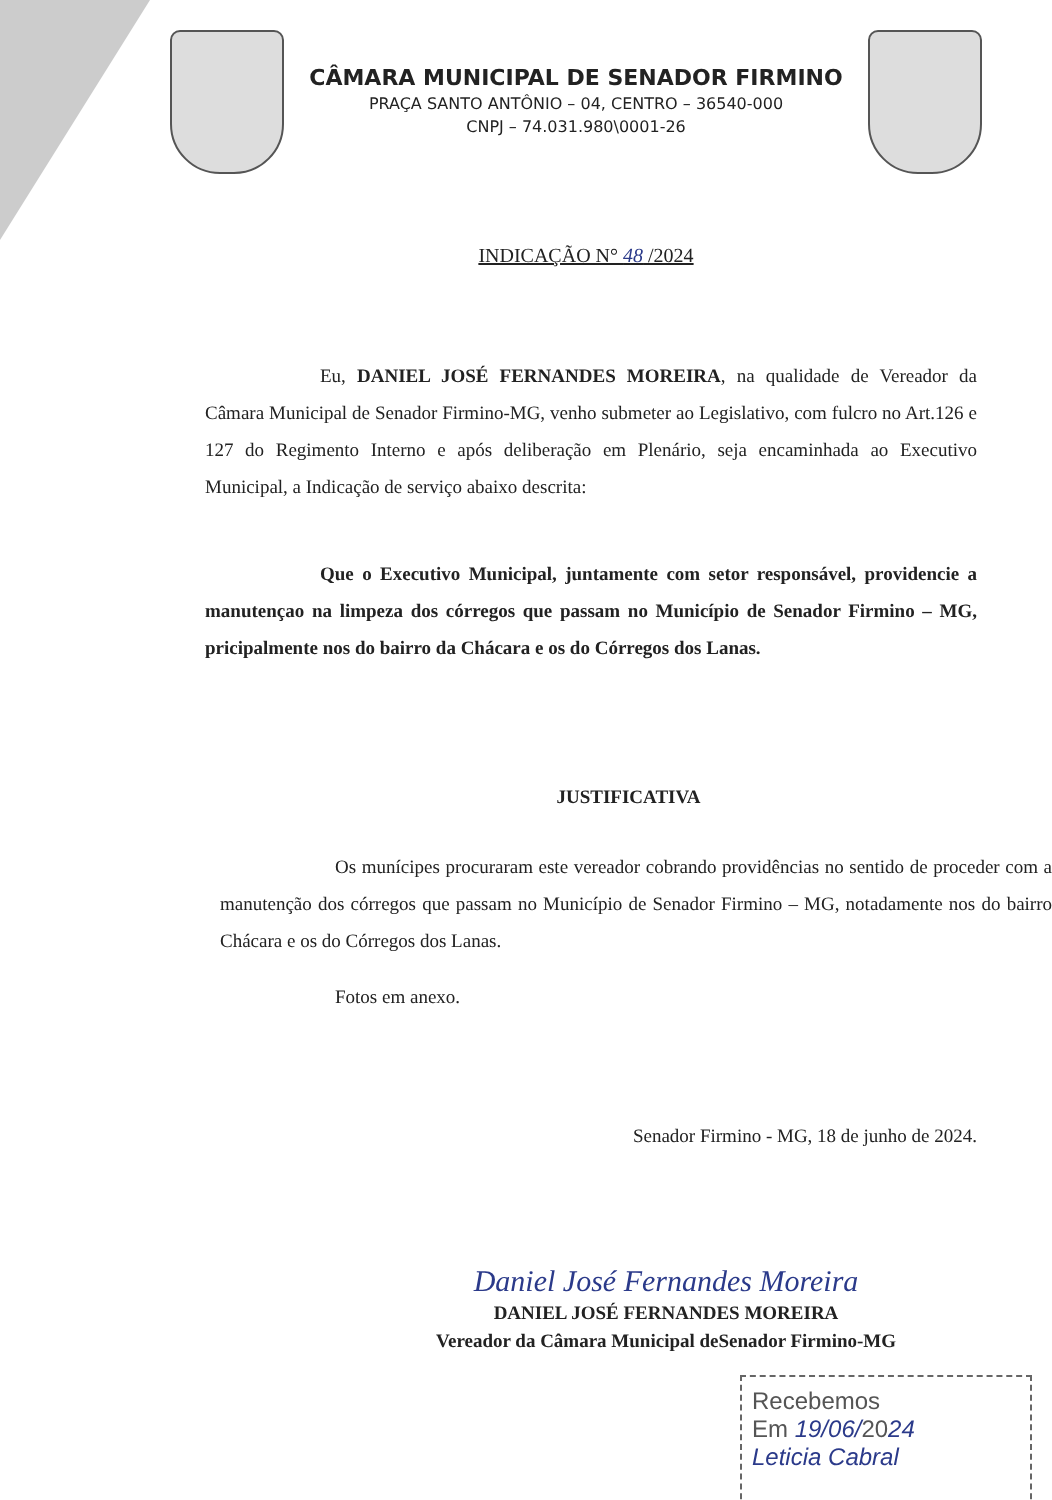CÂMARA MUNICIPAL DE SENADOR FIRMINO
PRAÇA SANTO ANTÔNIO – 04, CENTRO – 36540-000
CNPJ – 74.031.980\0001-26
INDICAÇÃO N° 48 /2024
Eu, DANIEL JOSÉ FERNANDES MOREIRA, na qualidade de Vereador da Câmara Municipal de Senador Firmino-MG, venho submeter ao Legislativo, com fulcro no Art.126 e 127 do Regimento Interno e após deliberação em Plenário, seja encaminhada ao Executivo Municipal, a Indicação de serviço abaixo descrita:
Que o Executivo Municipal, juntamente com setor responsável, providencie a manutençao na limpeza dos córregos que passam no Município de Senador Firmino – MG, pricipalmente nos do bairro da Chácara e os do Córregos dos Lanas.
JUSTIFICATIVA
Os munícipes procuraram este vereador cobrando providências no sentido de proceder com a manutenção dos córregos que passam no Município de Senador Firmino – MG, notadamente nos do bairro Chácara e os do Córregos dos Lanas.
Fotos em anexo.
Senador Firmino - MG, 18 de junho de 2024.
Daniel José Fernandes Moreira
DANIEL JOSÉ FERNANDES MOREIRA
Vereador da Câmara Municipal deSenador Firmino-MG
Recebemos
Em 19/06/2024
Leticia Cabral